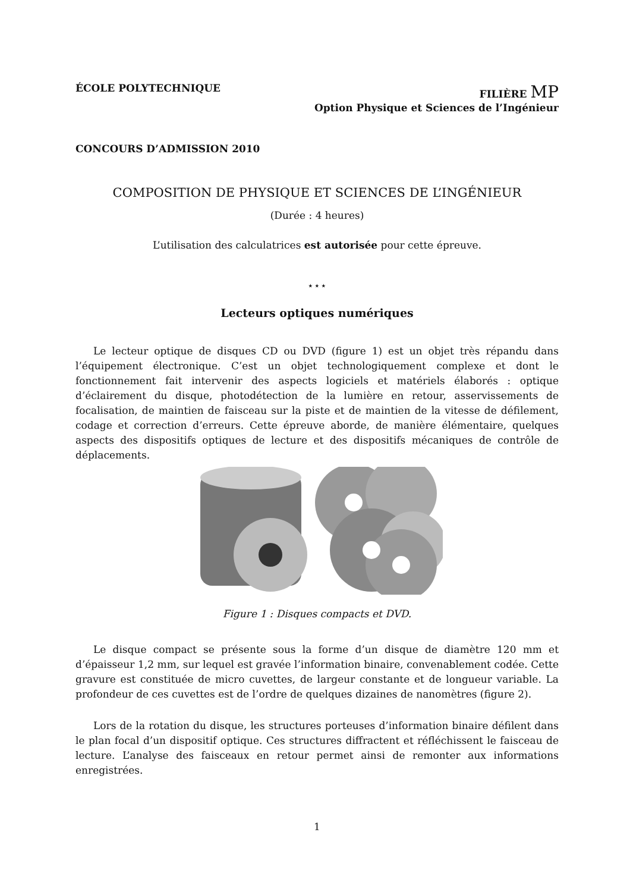ÉCOLE POLYTECHNIQUE FILIÈRE MP
Option Physique et Sciences de l’Ingénieur
CONCOURS D’ADMISSION 2010
COMPOSITION DE PHYSIQUE ET SCIENCES DE L’INGÉNIEUR
(Durée : 4 heures)
L’utilisation des calculatrices est autorisée pour cette épreuve.
⋆⋆⋆
Lecteurs optiques numériques
Le lecteur optique de disques CD ou DVD (figure 1) est un objet très répandu dans l’équipement électronique. C’est un objet technologiquement complexe et dont le fonctionnement fait intervenir des aspects logiciels et matériels élaborés : optique d’éclairement du disque, photodétection de la lumière en retour, asservissements de focalisation, de maintien de faisceau sur la piste et de maintien de la vitesse de défilement, codage et correction d’erreurs. Cette épreuve aborde, de manière élémentaire, quelques aspects des dispositifs optiques de lecture et des dispositifs mécaniques de contrôle de déplacements.
Figure 1 : Disques compacts et DVD.
Le disque compact se présente sous la forme d’un disque de diamètre 120 mm et d’épaisseur 1,2 mm, sur lequel est gravée l’information binaire, convenablement codée. Cette gravure est constituée de micro cuvettes, de largeur constante et de longueur variable. La profondeur de ces cuvettes est de l’ordre de quelques dizaines de nanomètres (figure 2).
Lors de la rotation du disque, les structures porteuses d’information binaire défilent dans le plan focal d’un dispositif optique. Ces structures diffractent et réfléchissent le faisceau de lecture. L’analyse des faisceaux en retour permet ainsi de remonter aux informations enregistrées.
1